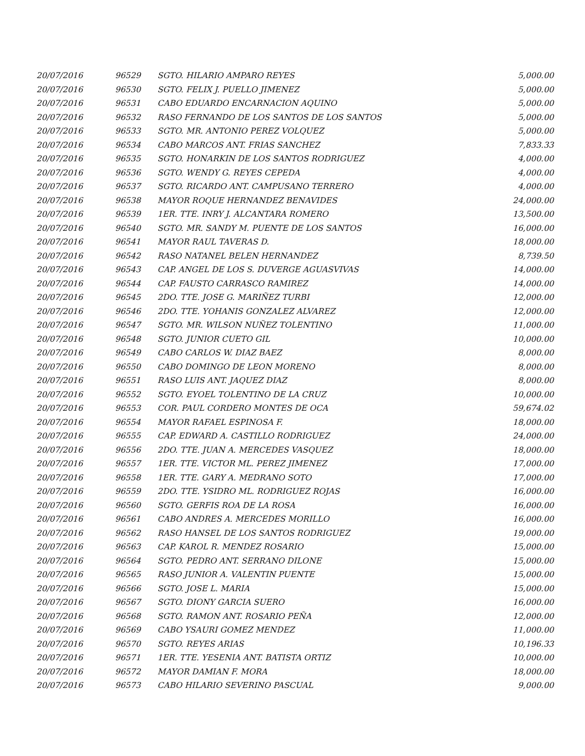| 20/07/2016 | 96529 | SGTO. HILARIO AMPARO REYES | 5,000.00 |
| 20/07/2016 | 96530 | SGTO. FELIX J. PUELLO JIMENEZ | 5,000.00 |
| 20/07/2016 | 96531 | CABO EDUARDO ENCARNACION AQUINO | 5,000.00 |
| 20/07/2016 | 96532 | RASO FERNANDO DE LOS SANTOS DE LOS SANTOS | 5,000.00 |
| 20/07/2016 | 96533 | SGTO. MR. ANTONIO PEREZ VOLQUEZ | 5,000.00 |
| 20/07/2016 | 96534 | CABO MARCOS ANT. FRIAS SANCHEZ | 7,833.33 |
| 20/07/2016 | 96535 | SGTO. HONARKIN DE LOS SANTOS RODRIGUEZ | 4,000.00 |
| 20/07/2016 | 96536 | SGTO. WENDY G. REYES CEPEDA | 4,000.00 |
| 20/07/2016 | 96537 | SGTO. RICARDO ANT. CAMPUSANO TERRERO | 4,000.00 |
| 20/07/2016 | 96538 | MAYOR ROQUE HERNANDEZ BENAVIDES | 24,000.00 |
| 20/07/2016 | 96539 | 1ER. TTE. INRY J. ALCANTARA ROMERO | 13,500.00 |
| 20/07/2016 | 96540 | SGTO. MR. SANDY M. PUENTE DE LOS SANTOS | 16,000.00 |
| 20/07/2016 | 96541 | MAYOR RAUL TAVERAS D. | 18,000.00 |
| 20/07/2016 | 96542 | RASO NATANEL BELEN HERNANDEZ | 8,739.50 |
| 20/07/2016 | 96543 | CAP. ANGEL DE LOS S. DUVERGE AGUASVIVAS | 14,000.00 |
| 20/07/2016 | 96544 | CAP. FAUSTO CARRASCO RAMIREZ | 14,000.00 |
| 20/07/2016 | 96545 | 2DO. TTE. JOSE G. MARIÑEZ TURBI | 12,000.00 |
| 20/07/2016 | 96546 | 2DO. TTE. YOHANIS GONZALEZ ALVAREZ | 12,000.00 |
| 20/07/2016 | 96547 | SGTO. MR. WILSON NUÑEZ TOLENTINO | 11,000.00 |
| 20/07/2016 | 96548 | SGTO. JUNIOR CUETO GIL | 10,000.00 |
| 20/07/2016 | 96549 | CABO CARLOS W. DIAZ BAEZ | 8,000.00 |
| 20/07/2016 | 96550 | CABO DOMINGO DE LEON MORENO | 8,000.00 |
| 20/07/2016 | 96551 | RASO LUIS ANT. JAQUEZ DIAZ | 8,000.00 |
| 20/07/2016 | 96552 | SGTO. EYOEL TOLENTINO DE LA CRUZ | 10,000.00 |
| 20/07/2016 | 96553 | COR. PAUL CORDERO MONTES DE OCA | 59,674.02 |
| 20/07/2016 | 96554 | MAYOR RAFAEL ESPINOSA F. | 18,000.00 |
| 20/07/2016 | 96555 | CAP. EDWARD A. CASTILLO RODRIGUEZ | 24,000.00 |
| 20/07/2016 | 96556 | 2DO. TTE. JUAN A. MERCEDES VASQUEZ | 18,000.00 |
| 20/07/2016 | 96557 | 1ER. TTE. VICTOR ML. PEREZ JIMENEZ | 17,000.00 |
| 20/07/2016 | 96558 | 1ER. TTE. GARY A. MEDRANO SOTO | 17,000.00 |
| 20/07/2016 | 96559 | 2DO. TTE. YSIDRO ML. RODRIGUEZ ROJAS | 16,000.00 |
| 20/07/2016 | 96560 | SGTO. GERFIS ROA DE LA ROSA | 16,000.00 |
| 20/07/2016 | 96561 | CABO ANDRES A. MERCEDES MORILLO | 16,000.00 |
| 20/07/2016 | 96562 | RASO HANSEL DE LOS SANTOS RODRIGUEZ | 19,000.00 |
| 20/07/2016 | 96563 | CAP. KAROL R. MENDEZ ROSARIO | 15,000.00 |
| 20/07/2016 | 96564 | SGTO. PEDRO ANT. SERRANO DILONE | 15,000.00 |
| 20/07/2016 | 96565 | RASO JUNIOR A. VALENTIN PUENTE | 15,000.00 |
| 20/07/2016 | 96566 | SGTO. JOSE L. MARIA | 15,000.00 |
| 20/07/2016 | 96567 | SGTO. DIONY GARCIA SUERO | 16,000.00 |
| 20/07/2016 | 96568 | SGTO. RAMON ANT. ROSARIO PEÑA | 12,000.00 |
| 20/07/2016 | 96569 | CABO YSAURI GOMEZ MENDEZ | 11,000.00 |
| 20/07/2016 | 96570 | SGTO. REYES ARIAS | 10,196.33 |
| 20/07/2016 | 96571 | 1ER. TTE. YESENIA ANT. BATISTA ORTIZ | 10,000.00 |
| 20/07/2016 | 96572 | MAYOR DAMIAN F. MORA | 18,000.00 |
| 20/07/2016 | 96573 | CABO HILARIO SEVERINO PASCUAL | 9,000.00 |